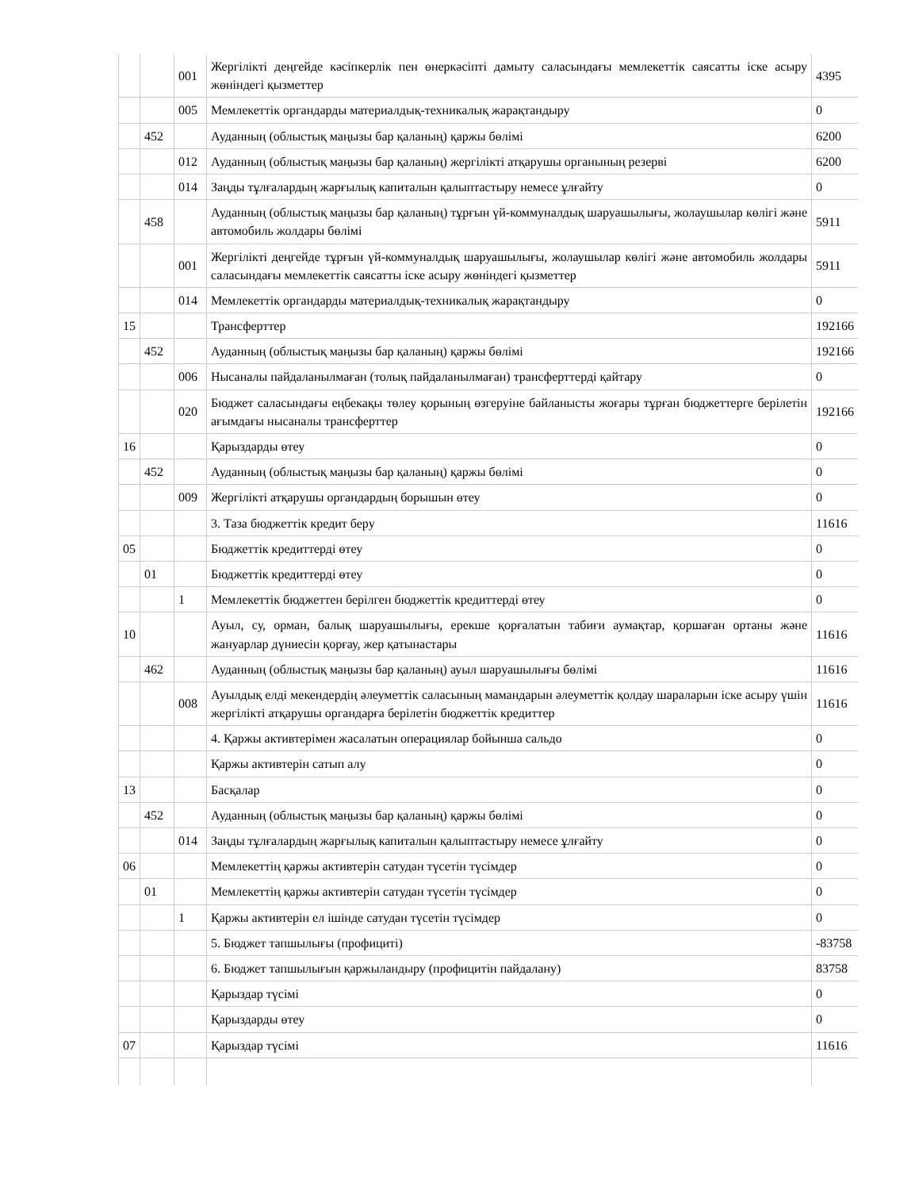| | | 001 | Жергілікті деңгейде кәсіпкерлік пен өнеркәсіпті дамыту саласындағы мемлекеттік саясатты іске асыру жөніндегі қызметтер | 4395 |
| | | 005 | Мемлекеттік органдарды материалдық-техникалық жарақтандыру | 0 |
| | 452 | | Ауданның (облыстық маңызы бар қаланың) қаржы бөлімі | 6200 |
| | | 012 | Ауданның (облыстық маңызы бар қаланың) жергілікті атқарушы органының резерві | 6200 |
| | | 014 | Заңды тұлғалардың жарғылық капиталын қалыптастыру немесе ұлғайту | 0 |
| | 458 | | Ауданның (облыстық маңызы бар қаланың) тұрғын үй-коммуналдық шаруашылығы, жолаушылар көлігі және автомобиль жолдары бөлімі | 5911 |
| | | 001 | Жергілікті деңгейде тұрғын үй-коммуналдық шаруашылығы, жолаушылар көлігі және автомобиль жолдары саласындағы мемлекеттік саясатты іске асыру жөніндегі қызметтер | 5911 |
| | | 014 | Мемлекеттік органдарды материалдық-техникалық жарақтандыру | 0 |
| 15 | | | Трансферттер | 192166 |
| | 452 | | Ауданның (облыстық маңызы бар қаланың) қаржы бөлімі | 192166 |
| | | 006 | Нысаналы пайдаланылмаған (толық пайдаланылмаған) трансферттерді қайтару | 0 |
| | | 020 | Бюджет саласындағы еңбекақы төлеу қорының өзгеруіне байланысты жоғары тұрған бюджеттерге берілетін ағымдағы нысаналы трансферттер | 192166 |
| 16 | | | Қарыздарды өтеу | 0 |
| | 452 | | Ауданның (облыстық маңызы бар қаланың) қаржы бөлімі | 0 |
| | | 009 | Жергілікті атқарушы органдардың борышын өтеу | 0 |
| | | | 3. Таза бюджеттік кредит беру | 11616 |
| 05 | | | Бюджеттік кредиттерді өтеу | 0 |
| | 01 | | Бюджеттік кредиттерді өтеу | 0 |
| | | 1 | Мемлекеттік бюджеттен берілген бюджеттік кредиттерді өтеу | 0 |
| 10 | | | Ауыл, су, орман, балық шаруашылығы, ерекше қорғалатын табиғи аумақтар, қоршаған ортаны және жануарлар дүниесін қорғау, жер қатынастары | 11616 |
| | 462 | | Ауданның (облыстық маңызы бар қаланың) ауыл шаруашылығы бөлімі | 11616 |
| | | 008 | Ауылдық елді мекендердің әлеуметтік саласының мамандарын әлеуметтік қолдау шараларын іске асыру үшін жергілікті атқарушы органдарға берілетін бюджеттік кредиттер | 11616 |
| | | | 4. Қаржы активтерімен жасалатын операциялар бойынша сальдо | 0 |
| | | | Қаржы активтерін сатып алу | 0 |
| 13 | | | Басқалар | 0 |
| | 452 | | Ауданның (облыстық маңызы бар қаланың) қаржы бөлімі | 0 |
| | | 014 | Заңды тұлғалардың жарғылық капиталын қалыптастыру немесе ұлғайту | 0 |
| 06 | | | Мемлекеттің қаржы активтерін сатудан түсетін түсімдер | 0 |
| | 01 | | Мемлекеттің қаржы активтерін сатудан түсетін түсімдер | 0 |
| | | 1 | Қаржы активтерін ел ішінде сатудан түсетін түсімдер | 0 |
| | | | 5. Бюджет тапшылығы (профициті) | -83758 |
| | | | 6. Бюджет тапшылығын қаржыландыру (профицитін пайдалану) | 83758 |
| | | | Қарыздар түсімі | 0 |
| | | | Қарыздарды өтеу | 0 |
| 07 | | | Қарыздар түсімі | 11616 |